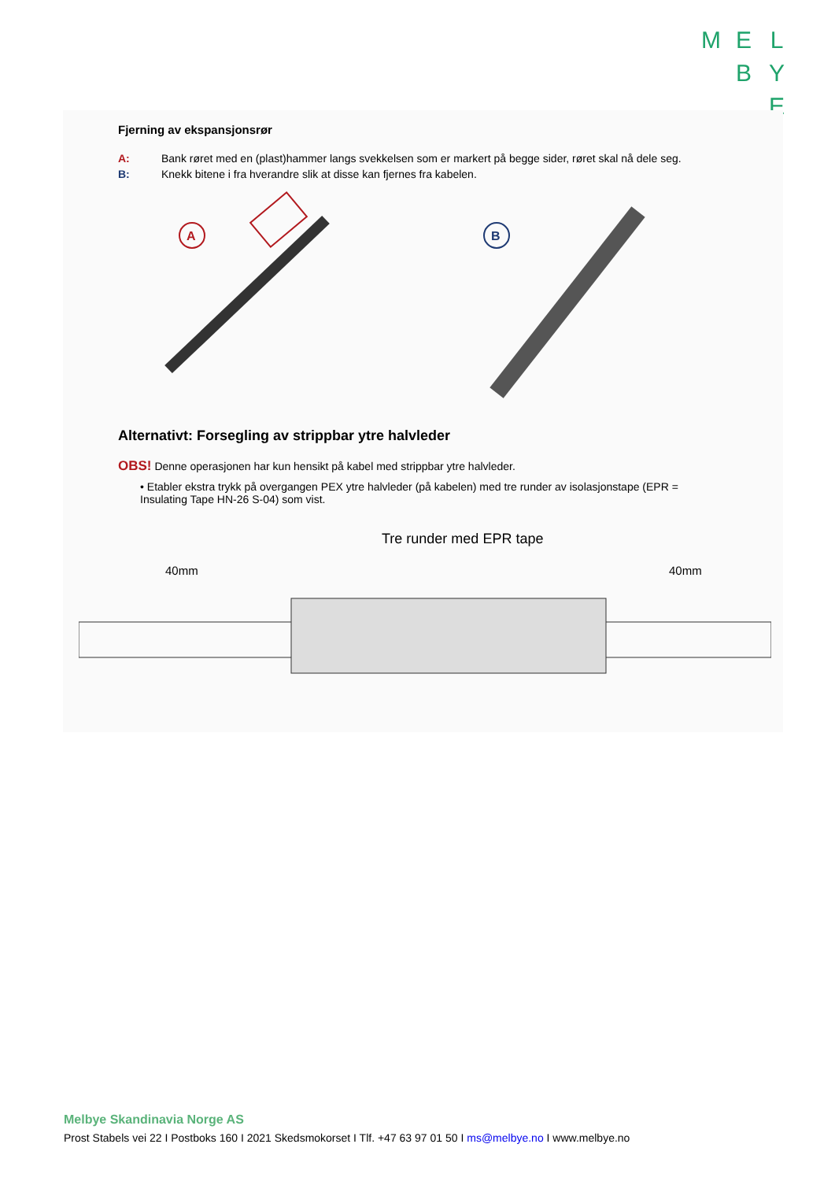M E L
B Y
E
Fjerning av ekspansjonsrør
A: Bank røret med en (plast)hammer langs svekkelsen som er markert på begge sider, røret skal nå dele seg.
B: Knekk bitene i fra hverandre slik at disse kan fjernes fra kabelen.
A
B
Alternativt: Forsegling av strippbar ytre halvleder
OBS! Denne operasjonen har kun hensikt på kabel med strippbar ytre halvleder.
• Etabler ekstra trykk på overgangen PEX ytre halvleder (på kabelen) med tre runder av isolasjonstape (EPR = Insulating Tape HN-26 S-04) som vist.
Tre runder med EPR tape
40mm
40mm
Melbye Skandinavia Norge AS
Prost Stabels vei 22 I Postboks 160 I 2021 Skedsmokorset I Tlf. +47 63 97 01 50 I ms@melbye.no I www.melbye.no